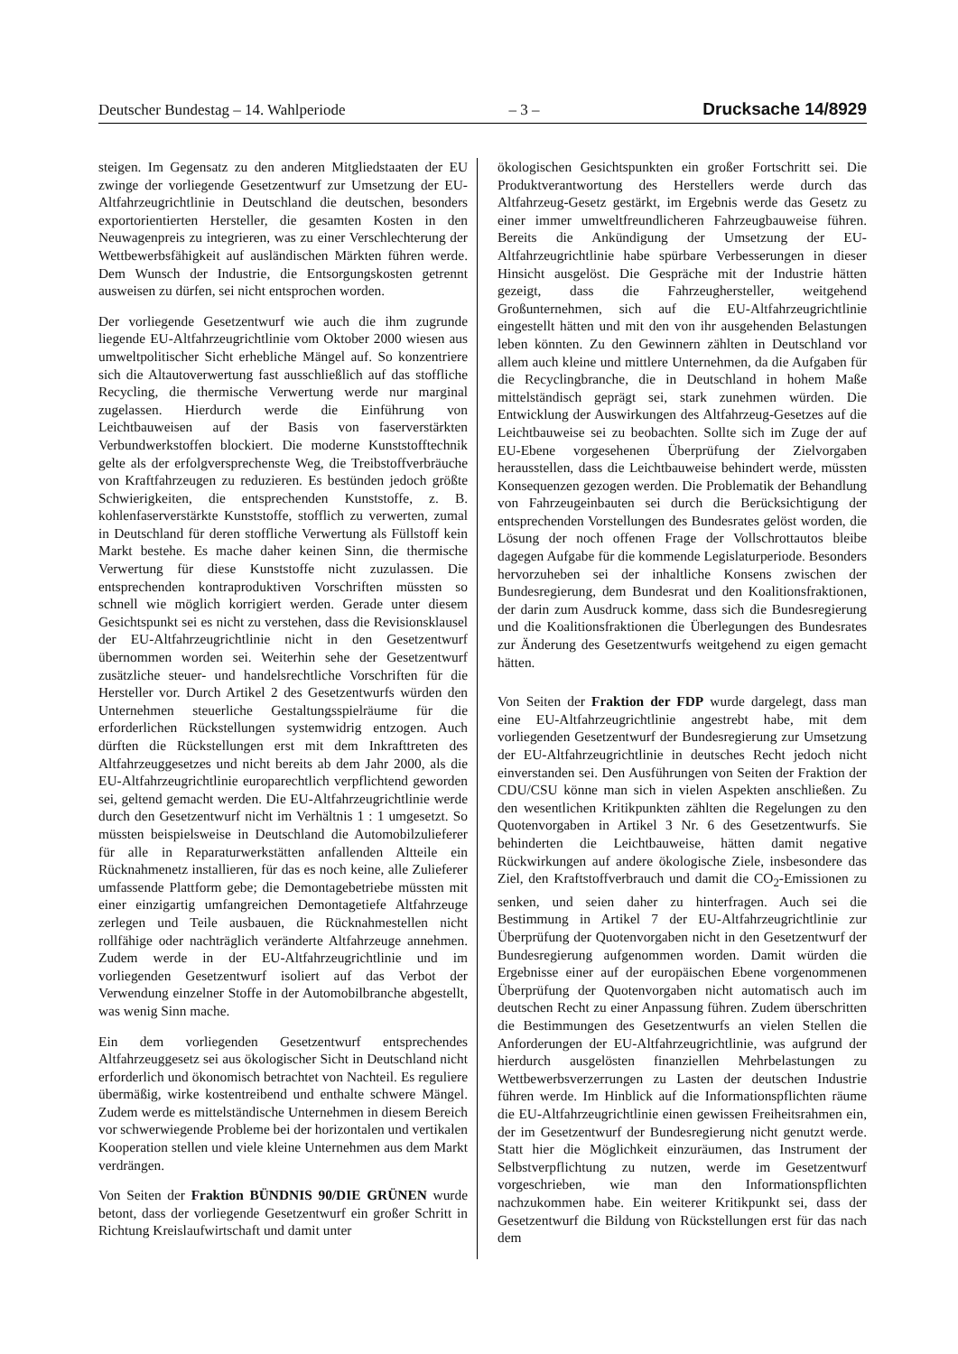Deutscher Bundestag – 14. Wahlperiode – 3 – Drucksache 14/8929
steigen. Im Gegensatz zu den anderen Mitgliedstaaten der EU zwinge der vorliegende Gesetzentwurf zur Umsetzung der EU-Altfahrzeugrichtlinie in Deutschland die deutschen, besonders exportorientierten Hersteller, die gesamten Kosten in den Neuwagenpreis zu integrieren, was zu einer Verschlechterung der Wettbewerbsfähigkeit auf ausländischen Märkten führen werde. Dem Wunsch der Industrie, die Entsorgungskosten getrennt ausweisen zu dürfen, sei nicht entsprochen worden.
Der vorliegende Gesetzentwurf wie auch die ihm zugrunde liegende EU-Altfahrzeugrichtlinie vom Oktober 2000 wiesen aus umweltpolitischer Sicht erhebliche Mängel auf. So konzentriere sich die Altautoverwertung fast ausschließlich auf das stoffliche Recycling, die thermische Verwertung werde nur marginal zugelassen. Hierdurch werde die Einführung von Leichtbauweisen auf der Basis von faserverstärkten Verbundwerkstoffen blockiert. Die moderne Kunststofftechnik gelte als der erfolgversprechenste Weg, die Treibstoffverbräuche von Kraftfahrzeugen zu reduzieren. Es bestünden jedoch größte Schwierigkeiten, die entsprechenden Kunststoffe, z. B. kohlenfaserverstärkte Kunststoffe, stofflich zu verwerten, zumal in Deutschland für deren stoffliche Verwertung als Füllstoff kein Markt bestehe. Es mache daher keinen Sinn, die thermische Verwertung für diese Kunststoffe nicht zuzulassen. Die entsprechenden kontraproduktiven Vorschriften müssten so schnell wie möglich korrigiert werden. Gerade unter diesem Gesichtspunkt sei es nicht zu verstehen, dass die Revisionsklausel der EU-Altfahrzeugrichtlinie nicht in den Gesetzentwurf übernommen worden sei. Weiterhin sehe der Gesetzentwurf zusätzliche steuer- und handelsrechtliche Vorschriften für die Hersteller vor. Durch Artikel 2 des Gesetzentwurfs würden den Unternehmen steuerliche Gestaltungsspielräume für die erforderlichen Rückstellungen systemwidrig entzogen. Auch dürften die Rückstellungen erst mit dem Inkrafttreten des Altfahrzeuggesetzes und nicht bereits ab dem Jahr 2000, als die EU-Altfahrzeugrichtlinie europarechtlich verpflichtend geworden sei, geltend gemacht werden. Die EU-Altfahrzeugrichtlinie werde durch den Gesetzentwurf nicht im Verhältnis 1 : 1 umgesetzt. So müssten beispielsweise in Deutschland die Automobilzulieferer für alle in Reparaturwerkstätten anfallenden Altteile ein Rücknahmenetz installieren, für das es noch keine, alle Zulieferer umfassende Plattform gebe; die Demontagebetriebe müssten mit einer einzigartig umfangreichen Demontagetiefe Altfahrzeuge zerlegen und Teile ausbauen, die Rücknahmestellen nicht rollfähige oder nachträglich veränderte Altfahrzeuge annehmen. Zudem werde in der EU-Altfahrzeugrichtlinie und im vorliegenden Gesetzentwurf isoliert auf das Verbot der Verwendung einzelner Stoffe in der Automobilbranche abgestellt, was wenig Sinn mache.
Ein dem vorliegenden Gesetzentwurf entsprechendes Altfahrzeuggesetz sei aus ökologischer Sicht in Deutschland nicht erforderlich und ökonomisch betrachtet von Nachteil. Es reguliere übermäßig, wirke kostentreibend und enthalte schwere Mängel. Zudem werde es mittelständische Unternehmen in diesem Bereich vor schwerwiegende Probleme bei der horizontalen und vertikalen Kooperation stellen und viele kleine Unternehmen aus dem Markt verdrängen.
Von Seiten der Fraktion BÜNDNIS 90/DIE GRÜNEN wurde betont, dass der vorliegende Gesetzentwurf ein großer Schritt in Richtung Kreislaufwirtschaft und damit unter
ökologischen Gesichtspunkten ein großer Fortschritt sei. Die Produktverantwortung des Herstellers werde durch das Altfahrzeug-Gesetz gestärkt, im Ergebnis werde das Gesetz zu einer immer umweltfreundlicheren Fahrzeugbauweise führen. Bereits die Ankündigung der Umsetzung der EU-Altfahrzeugrichtlinie habe spürbare Verbesserungen in dieser Hinsicht ausgelöst. Die Gespräche mit der Industrie hätten gezeigt, dass die Fahrzeughersteller, weitgehend Großunternehmen, sich auf die EU-Altfahrzeugrichtlinie eingestellt hätten und mit den von ihr ausgehenden Belastungen leben könnten. Zu den Gewinnern zählten in Deutschland vor allem auch kleine und mittlere Unternehmen, da die Aufgaben für die Recyclingbranche, die in Deutschland in hohem Maße mittelständisch geprägt sei, stark zunehmen würden. Die Entwicklung der Auswirkungen des Altfahrzeug-Gesetzes auf die Leichtbauweise sei zu beobachten. Sollte sich im Zuge der auf EU-Ebene vorgesehenen Überprüfung der Zielvorgaben herausstellen, dass die Leichtbauweise behindert werde, müssten Konsequenzen gezogen werden. Die Problematik der Behandlung von Fahrzeugeinbauten sei durch die Berücksichtigung der entsprechenden Vorstellungen des Bundesrates gelöst worden, die Lösung der noch offenen Frage der Vollschrottautos bleibe dagegen Aufgabe für die kommende Legislaturperiode. Besonders hervorzuheben sei der inhaltliche Konsens zwischen der Bundesregierung, dem Bundesrat und den Koalitionsfraktionen, der darin zum Ausdruck komme, dass sich die Bundesregierung und die Koalitionsfraktionen die Überlegungen des Bundesrates zur Änderung des Gesetzentwurfs weitgehend zu eigen gemacht hätten.
Von Seiten der Fraktion der FDP wurde dargelegt, dass man eine EU-Altfahrzeugrichtlinie angestrebt habe, mit dem vorliegenden Gesetzentwurf der Bundesregierung zur Umsetzung der EU-Altfahrzeugrichtlinie in deutsches Recht jedoch nicht einverstanden sei. Den Ausführungen von Seiten der Fraktion der CDU/CSU könne man sich in vielen Aspekten anschließen. Zu den wesentlichen Kritikpunkten zählten die Regelungen zu den Quotenvorgaben in Artikel 3 Nr. 6 des Gesetzentwurfs. Sie behinderten die Leichtbauweise, hätten damit negative Rückwirkungen auf andere ökologische Ziele, insbesondere das Ziel, den Kraftstoffverbrauch und damit die CO<sub>2</sub>-Emissionen zu senken, und seien daher zu hinterfragen. Auch sei die Bestimmung in Artikel 7 der EU-Altfahrzeugrichtlinie zur Überprüfung der Quotenvorgaben nicht in den Gesetzentwurf der Bundesregierung aufgenommen worden. Damit würden die Ergebnisse einer auf der europäischen Ebene vorgenommenen Überprüfung der Quotenvorgaben nicht automatisch auch im deutschen Recht zu einer Anpassung führen. Zudem überschritten die Bestimmungen des Gesetzentwurfs an vielen Stellen die Anforderungen der EU-Altfahrzeugrichtlinie, was aufgrund der hierdurch ausgelösten finanziellen Mehrbelastungen zu Wettbewerbsverzerrungen zu Lasten der deutschen Industrie führen werde. Im Hinblick auf die Informationspflichten räume die EU-Altfahrzeugrichtlinie einen gewissen Freiheitsrahmen ein, der im Gesetzentwurf der Bundesregierung nicht genutzt werde. Statt hier die Möglichkeit einzuräumen, das Instrument der Selbstverpflichtung zu nutzen, werde im Gesetzentwurf vorgeschrieben, wie man den Informationspflichten nachzukommen habe. Ein weiterer Kritikpunkt sei, dass der Gesetzentwurf die Bildung von Rückstellungen erst für das nach dem